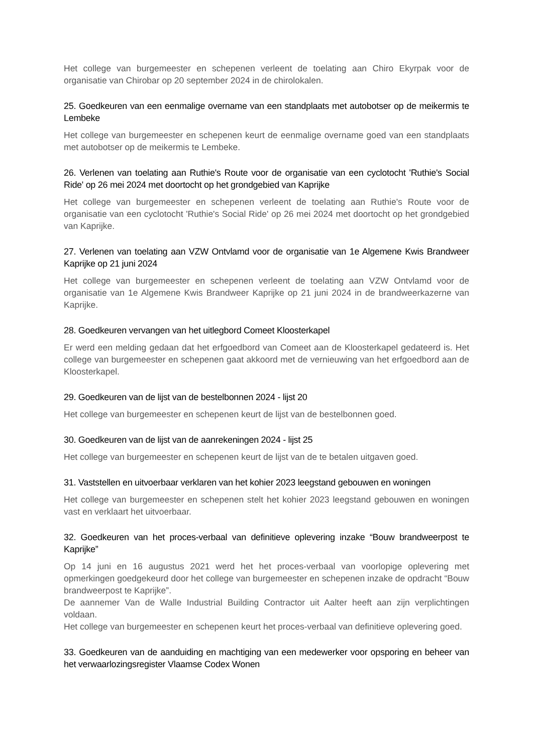Het college van burgemeester en schepenen verleent de toelating aan Chiro Ekyrpak voor de organisatie van Chirobar op 20 september 2024 in de chirolokalen.
25. Goedkeuren van een eenmalige overname van een standplaats met autobotser op de meikermis te Lembeke
Het college van burgemeester en schepenen keurt de eenmalige overname goed van een standplaats met autobotser op de meikermis te Lembeke.
26. Verlenen van toelating aan Ruthie's Route voor de organisatie van een cyclotocht 'Ruthie's Social Ride' op 26 mei 2024 met doortocht op het grondgebied van Kaprijke
Het college van burgemeester en schepenen verleent de toelating aan Ruthie's Route voor de organisatie van een cyclotocht 'Ruthie's Social Ride' op 26 mei 2024 met doortocht op het grondgebied van Kaprijke.
27. Verlenen van toelating aan VZW Ontvlamd voor de organisatie van 1e Algemene Kwis Brandweer Kaprijke op 21 juni 2024
Het college van burgemeester en schepenen verleent de toelating aan VZW Ontvlamd voor de organisatie van 1e Algemene Kwis Brandweer Kaprijke op 21 juni 2024 in de brandweerkazerne van Kaprijke.
28. Goedkeuren vervangen van het uitlegbord Comeet Kloosterkapel
Er werd een melding gedaan dat het erfgoedbord van Comeet aan de Kloosterkapel gedateerd is. Het college van burgemeester en schepenen gaat akkoord met de vernieuwing van het erfgoedbord aan de Kloosterkapel.
29. Goedkeuren van de lijst van de bestelbonnen 2024 - lijst 20
Het college van burgemeester en schepenen keurt de lijst van de bestelbonnen goed.
30. Goedkeuren van de lijst van de aanrekeningen 2024 - lijst 25
Het college van burgemeester en schepenen keurt de lijst van de te betalen uitgaven goed.
31. Vaststellen en uitvoerbaar verklaren van het kohier 2023 leegstand gebouwen en woningen
Het college van burgemeester en schepenen stelt het kohier 2023 leegstand gebouwen en woningen vast en verklaart het uitvoerbaar.
32. Goedkeuren van het proces-verbaal van definitieve oplevering inzake “Bouw brandweerpost te Kaprijke”
Op 14 juni en 16 augustus 2021 werd het het proces-verbaal van voorlopige oplevering met opmerkingen goedgekeurd door het college van burgemeester en schepenen inzake de opdracht “Bouw brandweerpost te Kaprijke”.
De aannemer Van de Walle Industrial Building Contractor uit Aalter heeft aan zijn verplichtingen voldaan.
Het college van burgemeester en schepenen keurt het proces-verbaal van definitieve oplevering goed.
33. Goedkeuren van de aanduiding en machtiging van een medewerker voor opsporing en beheer van het verwaarlozingsregister Vlaamse Codex Wonen